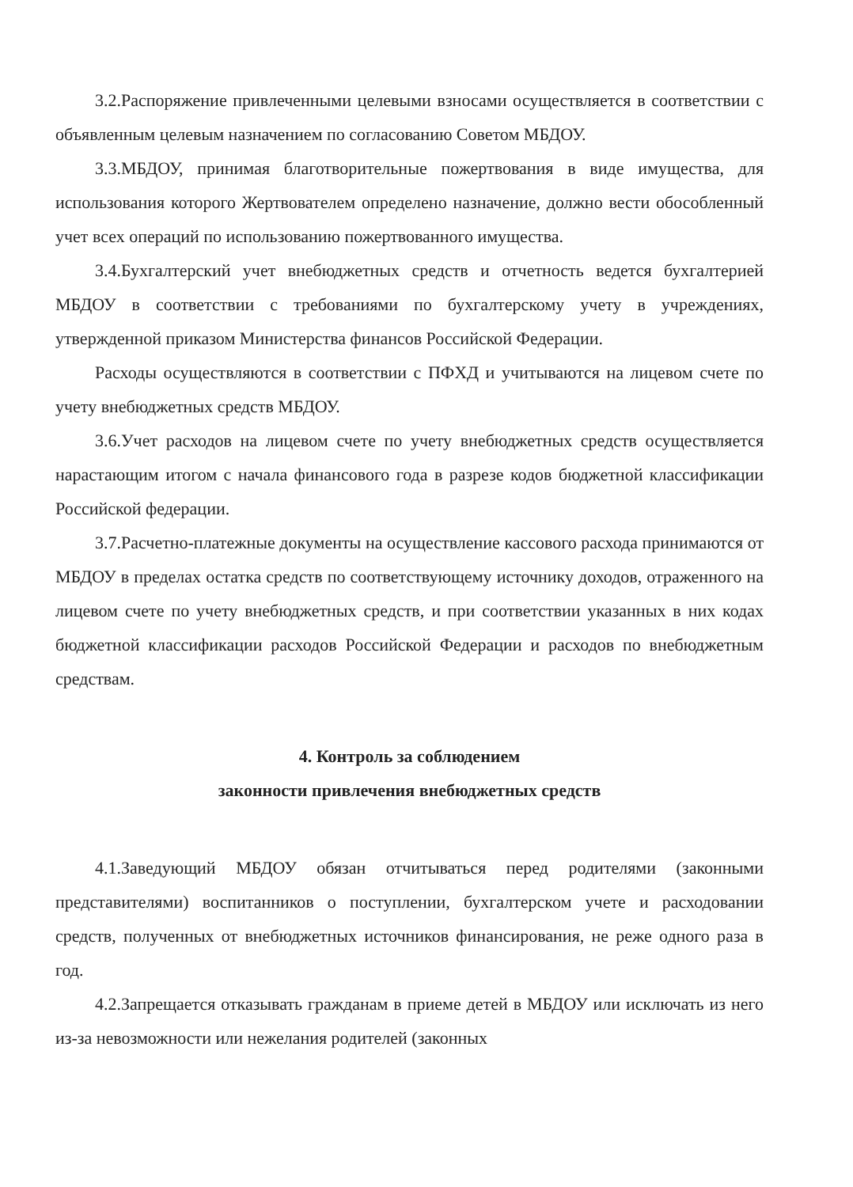3.2.Распоряжение привлеченными целевыми взносами осуществляется в соответствии с объявленным целевым назначением по согласованию Советом МБДОУ.
3.3.МБДОУ, принимая благотворительные пожертвования в виде имущества, для использования которого Жертвователем определено назначение, должно вести обособленный учет всех операций по использованию пожертвованного имущества.
3.4.Бухгалтерский учет внебюджетных средств и отчетность ведется бухгалтерией МБДОУ в соответствии с требованиями по бухгалтерскому учету в учреждениях, утвержденной приказом Министерства финансов Российской Федерации.
Расходы осуществляются в соответствии с ПФХД и учитываются на лицевом счете по учету внебюджетных средств МБДОУ.
3.6.Учет расходов на лицевом счете по учету внебюджетных средств осуществляется нарастающим итогом с начала финансового года в разрезе кодов бюджетной классификации Российской федерации.
3.7.Расчетно-платежные документы на осуществление кассового расхода принимаются от МБДОУ в пределах остатка средств по соответствующему источнику доходов, отраженного на лицевом счете по учету внебюджетных средств, и при соответствии указанных в них кодах бюджетной классификации расходов Российской Федерации и расходов по внебюджетным средствам.
4. Контроль за соблюдением
законности привлечения внебюджетных средств
4.1.Заведующий МБДОУ обязан отчитываться перед родителями (законными представителями) воспитанников о поступлении, бухгалтерском учете и расходовании средств, полученных от внебюджетных источников финансирования, не реже одного раза в год.
4.2.Запрещается отказывать гражданам в приеме детей в МБДОУ или исключать из него из-за невозможности или нежелания родителей (законных